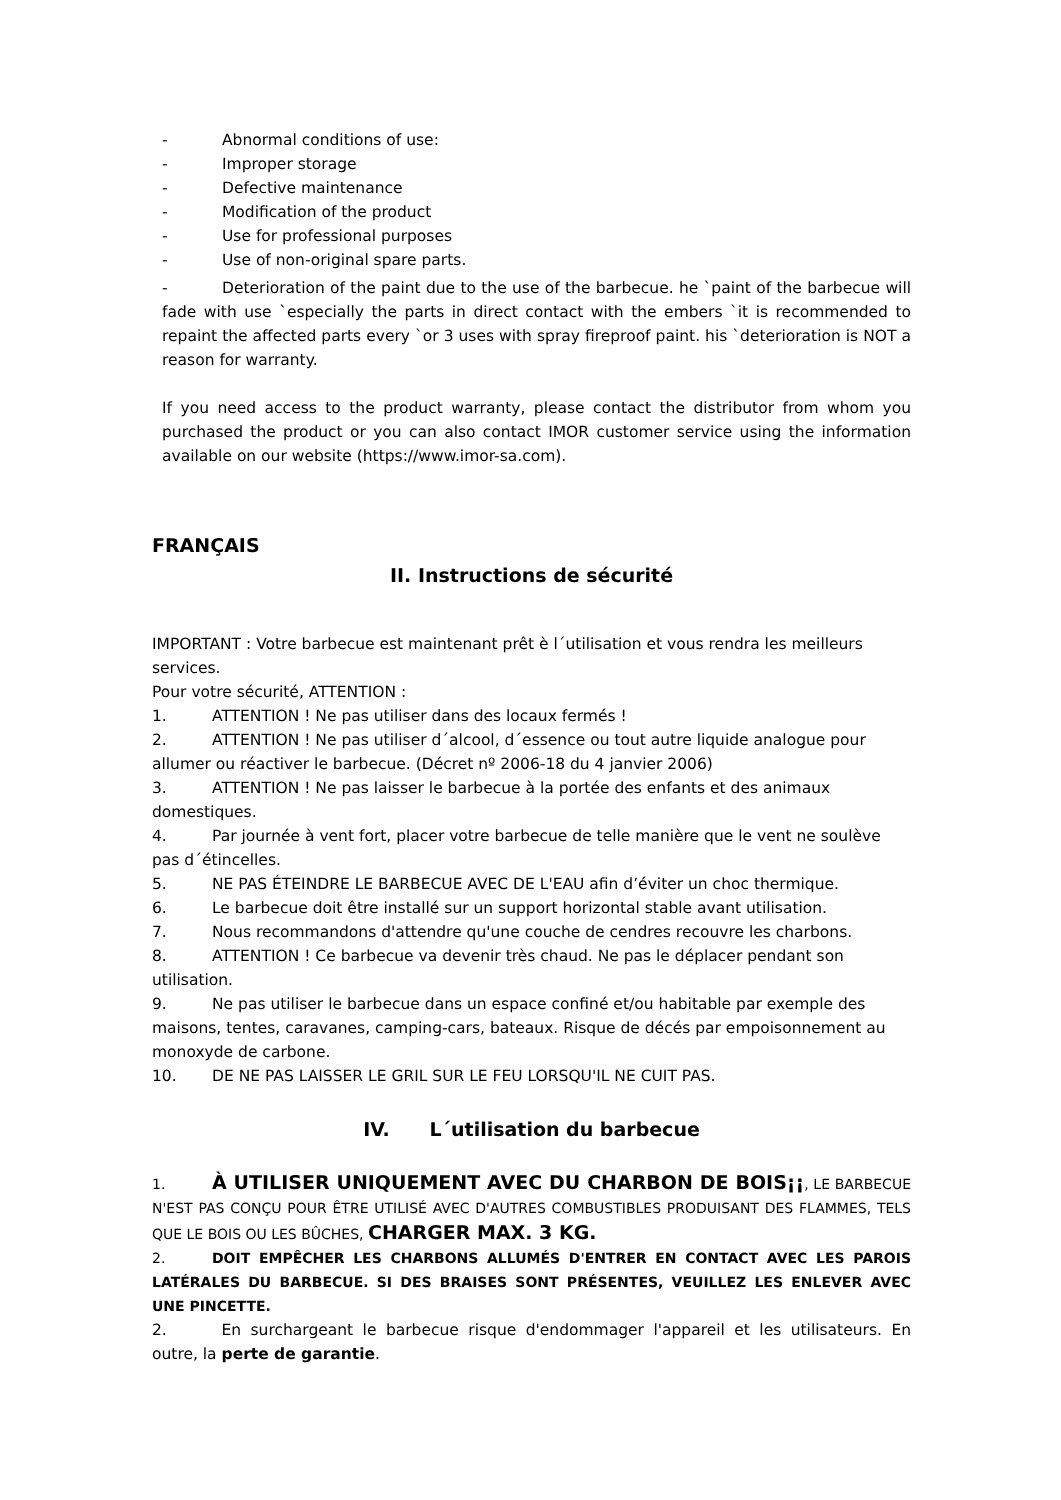- Abnormal conditions of use:
- Improper storage
- Defective maintenance
- Modification of the product
- Use for professional purposes
- Use of non-original spare parts.
- Deterioration of the paint due to the use of the barbecue. he `paint of the barbecue will fade with use `especially the parts in direct contact with the embers `it is recommended to repaint the affected parts every `or 3 uses with spray fireproof paint. his `deterioration is NOT a reason for warranty.
If you need access to the product warranty, please contact the distributor from whom you purchased the product or you can also contact IMOR customer service using the information available on our website (https://www.imor-sa.com).
FRANÇAIS
II. Instructions de sécurité
IMPORTANT : Votre barbecue est maintenant prêt è l´utilisation et vous rendra les meilleurs services.
Pour votre sécurité, ATTENTION :
1. ATTENTION ! Ne pas utiliser dans des locaux fermés !
2. ATTENTION ! Ne pas utiliser d´alcool, d´essence ou tout autre liquide analogue pour allumer ou réactiver le barbecue. (Décret nº 2006-18 du 4 janvier 2006)
3. ATTENTION ! Ne pas laisser le barbecue à la portée des enfants et des animaux domestiques.
4. Par journée à vent fort, placer votre barbecue de telle manière que le vent ne soulève pas d´étincelles.
5. NE PAS ÉTEINDRE LE BARBECUE AVEC DE L'EAU afin d’éviter un choc thermique.
6. Le barbecue doit être installé sur un support horizontal stable avant utilisation.
7. Nous recommandons d'attendre qu'une couche de cendres recouvre les charbons.
8. ATTENTION ! Ce barbecue va devenir très chaud. Ne pas le déplacer pendant son utilisation.
9. Ne pas utiliser le barbecue dans un espace confiné et/ou habitable par exemple des maisons, tentes, caravanes, camping-cars, bateaux. Risque de décés par empoisonnement au monoxyde de carbone.
10. DE NE PAS LAISSER LE GRIL SUR LE FEU LORSQU'IL NE CUIT PAS.
IV. L´utilisation du barbecue
1. À UTILISER UNIQUEMENT AVEC DU CHARBON DE BOIS¡¡, LE BARBECUE N'EST PAS CONÇU POUR ÊTRE UTILISÉ AVEC D'AUTRES COMBUSTIBLES PRODUISANT DES FLAMMES, TELS QUE LE BOIS OU LES BÛCHES, CHARGER MAX. 3 KG.
2. DOIT EMPÊCHER LES CHARBONS ALLUMÉS D'ENTRER EN CONTACT AVEC LES PAROIS LATÉRALES DU BARBECUE. SI DES BRAISES SONT PRÉSENTES, VEUILLEZ LES ENLEVER AVEC UNE PINCETTE.
2. En surchargeant le barbecue risque d'endommager l'appareil et les utilisateurs. En outre, la perte de garantie.